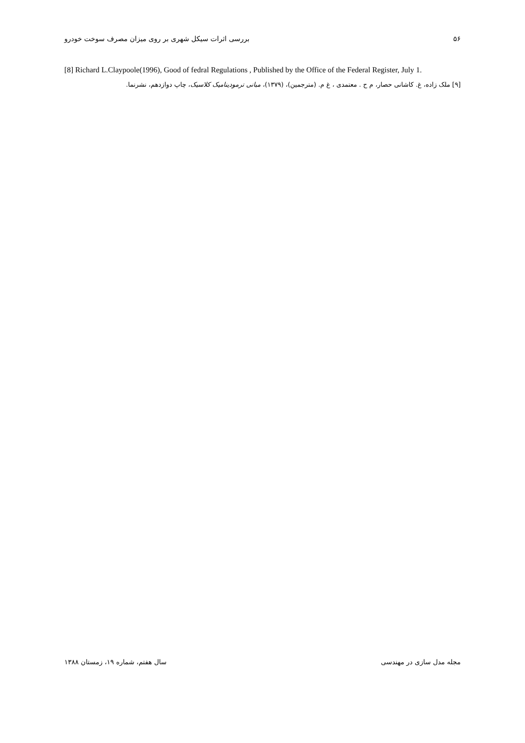۵۶ بررسی اثرات سیکل شهری بر روی میزان مصرف سوخت خودرو
[8] Richard L.Claypoole(1996), Good of fedral Regulations , Published by the Office of the Federal Register, July 1.
[۹] ملک زاده، غ. کاشانی حصار، م ح . معتمدی ، غ م. (مترجمین)، (۱۳۷۹)، مبانی ترمودینامیک کلاسیک، چاپ دوازدهم، نشرنما.
مجله مدل سازی در مهندسی سال هفتم، شماره ۱۹، زمستان ۱۳۸۸